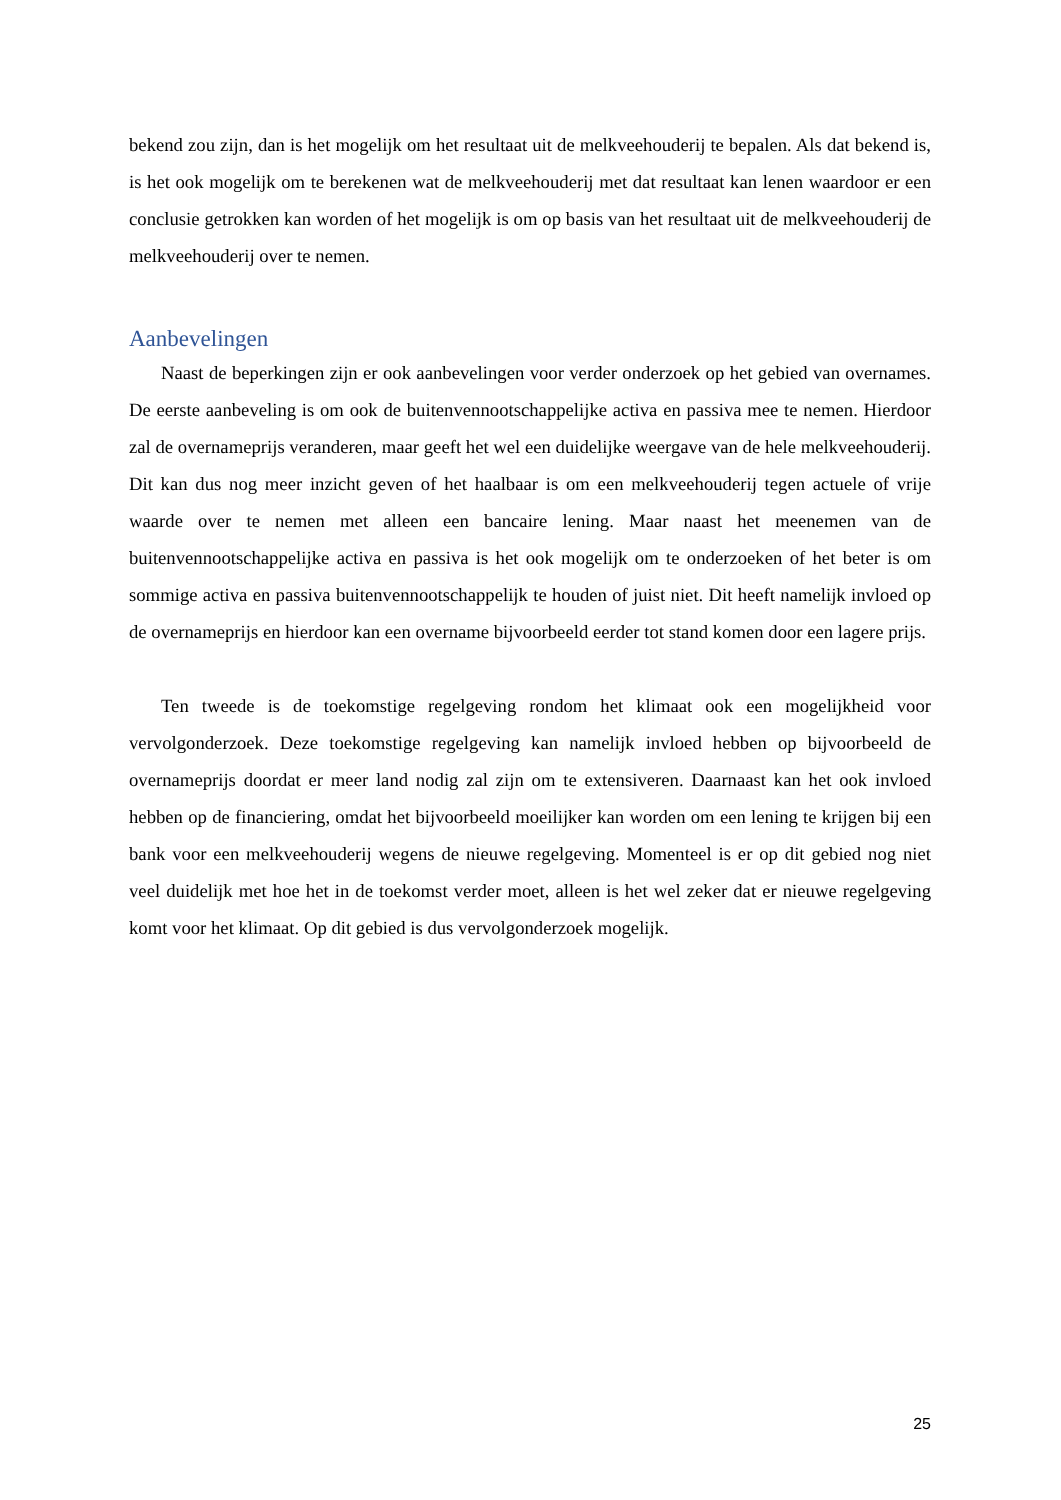bekend zou zijn, dan is het mogelijk om het resultaat uit de melkveehouderij te bepalen. Als dat bekend is, is het ook mogelijk om te berekenen wat de melkveehouderij met dat resultaat kan lenen waardoor er een conclusie getrokken kan worden of het mogelijk is om op basis van het resultaat uit de melkveehouderij de melkveehouderij over te nemen.
Aanbevelingen
Naast de beperkingen zijn er ook aanbevelingen voor verder onderzoek op het gebied van overnames. De eerste aanbeveling is om ook de buitenvennootschappelijke activa en passiva mee te nemen. Hierdoor zal de overnameprijs veranderen, maar geeft het wel een duidelijke weergave van de hele melkveehouderij. Dit kan dus nog meer inzicht geven of het haalbaar is om een melkveehouderij tegen actuele of vrije waarde over te nemen met alleen een bancaire lening. Maar naast het meenemen van de buitenvennootschappelijke activa en passiva is het ook mogelijk om te onderzoeken of het beter is om sommige activa en passiva buitenvennootschappelijk te houden of juist niet. Dit heeft namelijk invloed op de overnameprijs en hierdoor kan een overname bijvoorbeeld eerder tot stand komen door een lagere prijs.
Ten tweede is de toekomstige regelgeving rondom het klimaat ook een mogelijkheid voor vervolgonderzoek. Deze toekomstige regelgeving kan namelijk invloed hebben op bijvoorbeeld de overnameprijs doordat er meer land nodig zal zijn om te extensiveren. Daarnaast kan het ook invloed hebben op de financiering, omdat het bijvoorbeeld moeilijker kan worden om een lening te krijgen bij een bank voor een melkveehouderij wegens de nieuwe regelgeving. Momenteel is er op dit gebied nog niet veel duidelijk met hoe het in de toekomst verder moet, alleen is het wel zeker dat er nieuwe regelgeving komt voor het klimaat. Op dit gebied is dus vervolgonderzoek mogelijk.
25